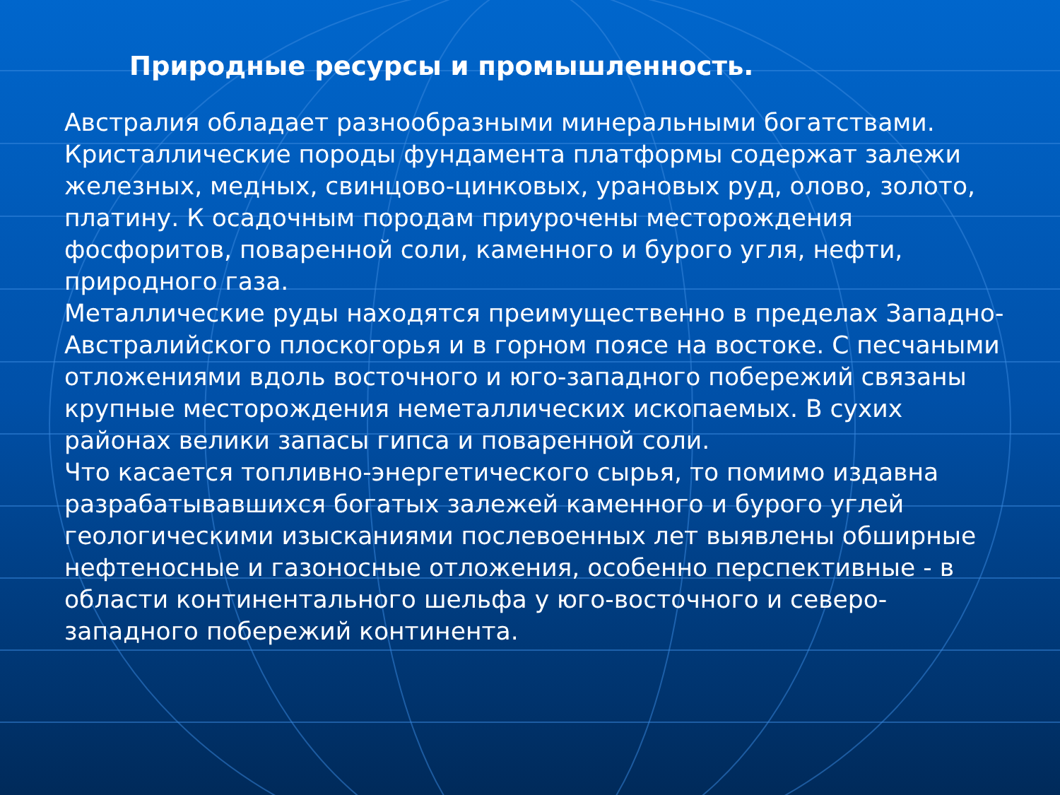Природные ресурсы и промышленность.
Австралия обладает разнообразными минеральными богатствами. Кристаллические породы фундамента платформы содержат залежи железных, медных, свинцово-цинковых, урановых руд, олово, золото, платину. К осадочным породам приурочены месторождения фосфоритов, поваренной соли, каменного и бурого угля, нефти, природного газа.
Металлические руды находятся преимущественно в пределах Западно-Австралийского плоскогорья и в горном поясе на востоке. С песчаными отложениями вдоль восточного и юго-западного побережий связаны крупные месторождения неметаллических ископаемых. В сухих районах велики запасы гипса и поваренной соли.
Что касается топливно-энергетического сырья, то помимо издавна разрабатывавшихся богатых залежей каменного и бурого углей геологическими изысканиями послевоенных лет выявлены обширные нефтеносные и газоносные отложения, особенно перспективные - в области континентального шельфа у юго-восточного и северо-западного побережий континента.